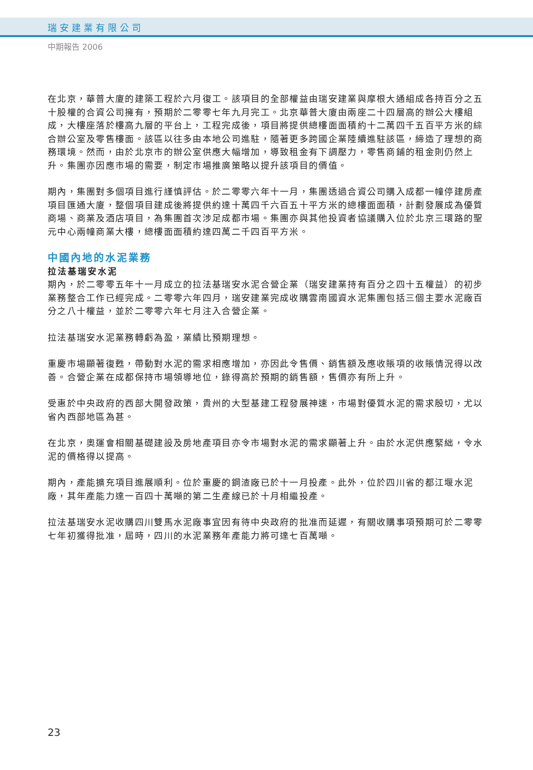瑞安建業有限公司
中期報告 2006
在北京，華普大廈的建築工程於六月復工。該項目的全部權益由瑞安建業與摩根大通組成各持百分之五十股權的合資公司擁有，預期於二零零七年九月完工。北京華普大廈由兩座二十四層高的辦公大樓組成，大樓座落於樓高九層的平台上，工程完成後，項目將提供總樓面面積約十二萬四千五百平方米的綜合辦公室及零售樓面。該區以往多由本地公司進駐，隨著更多跨國企業陸續進駐該區，締造了理想的商務環境。然而，由於北京市的辦公室供應大幅增加，導致租金有下調壓力，零售商鋪的租金則仍然上升。集團亦因應市場的需要，制定市場推廣策略以提升該項目的價值。
期內，集團對多個項目進行謹慎評估。於二零零六年十一月，集團透過合資公司購入成都一幢停建房產項目匯通大廈，整個項目建成後將提供約達十萬四千六百五十平方米的總樓面面積，計劃發展成為優質商場、商業及酒店項目，為集團首次涉足成都市場。集團亦與其他投資者協議購入位於北京三環路的聖元中心兩幢商業大樓，總樓面面積約達四萬二千四百平方米。
中國內地的水泥業務
拉法基瑞安水泥
期內，於二零零五年十一月成立的拉法基瑞安水泥合營企業（瑞安建業持有百分之四十五權益）的初步業務整合工作已經完成。二零零六年四月，瑞安建業完成收購雲南國資水泥集團包括三個主要水泥廠百分之八十權益，並於二零零六年七月注入合營企業。
拉法基瑞安水泥業務轉虧為盈，業績比預期理想。
重慶市場顯著復甦，帶動對水泥的需求相應增加，亦因此令售價、銷售額及應收賬項的收賬情況得以改善。合營企業在成都保持市場領導地位，錄得高於預期的銷售額，售價亦有所上升。
受惠於中央政府的西部大開發政策，貴州的大型基建工程發展神速，市場對優質水泥的需求殷切，尤以省內西部地區為甚。
在北京，奧運會相關基礎建設及房地產項目亦令市場對水泥的需求顯著上升。由於水泥供應緊絀，令水泥的價格得以提高。
期內，產能擴充項目進展順利。位於重慶的鋼渣廠已於十一月投產。此外，位於四川省的都江堰水泥廠，其年產能力達一百四十萬噸的第二生產線已於十月相繼投產。
拉法基瑞安水泥收購四川雙馬水泥廠事宜因有待中央政府的批准而延遲，有關收購事項預期可於二零零七年初獲得批准，屆時，四川的水泥業務年產能力將可達七百萬噸。
23